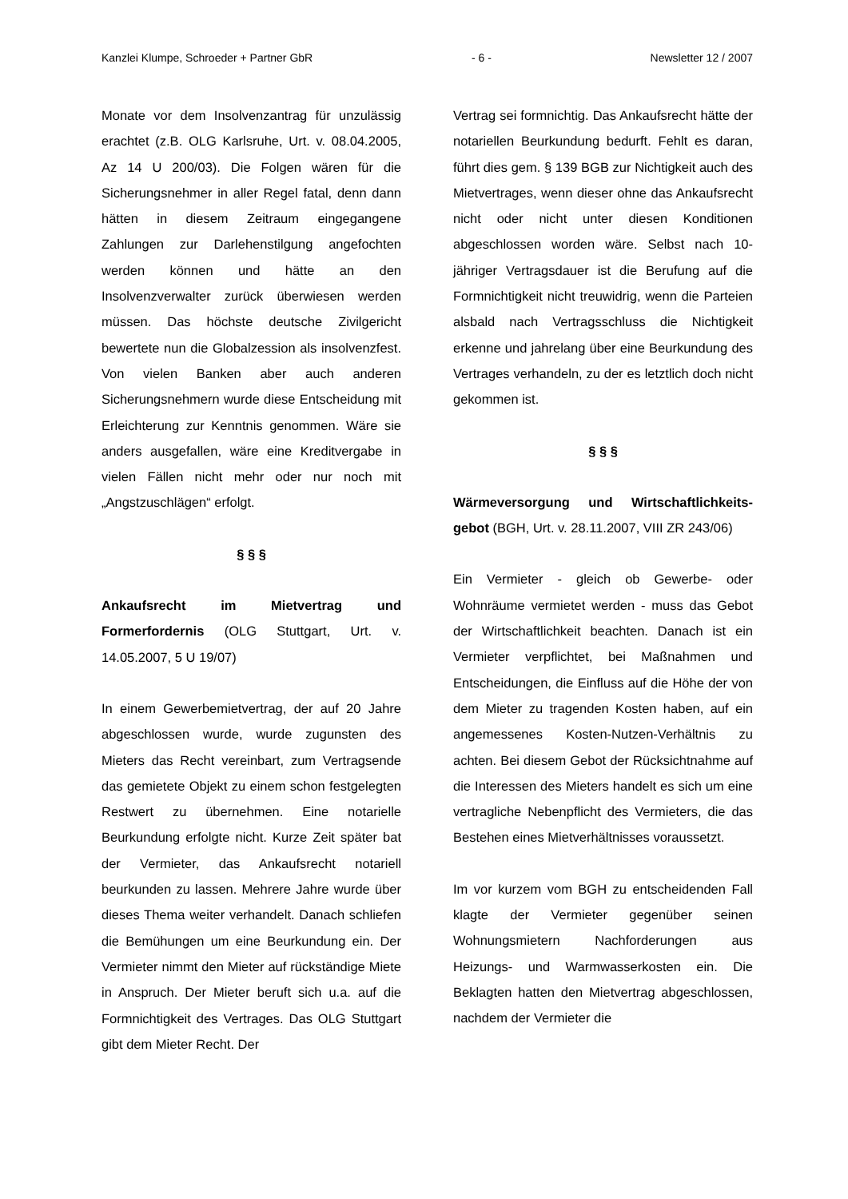Kanzlei Klumpe, Schroeder + Partner GbR - 6 - Newsletter 12 / 2007
Monate vor dem Insolvenzantrag für unzulässig erachtet (z.B. OLG Karlsruhe, Urt. v. 08.04.2005, Az 14 U 200/03). Die Folgen wären für die Sicherungsnehmer in aller Regel fatal, denn dann hätten in diesem Zeitraum eingegangene Zahlungen zur Darlehenstilgung angefochten werden können und hätte an den Insolvenzverwalter zurück überwiesen werden müssen. Das höchste deutsche Zivilgericht bewertete nun die Globalzession als insolvenzfest. Von vielen Banken aber auch anderen Sicherungsnehmern wurde diese Entscheidung mit Erleichterung zur Kenntnis genommen. Wäre sie anders ausgefallen, wäre eine Kreditvergabe in vielen Fällen nicht mehr oder nur noch mit „Angstzuschlägen“ erfolgt.
§ § §
Ankaufsrecht im Mietvertrag und Formerfordernis (OLG Stuttgart, Urt. v. 14.05.2007, 5 U 19/07)
In einem Gewerbemietvertrag, der auf 20 Jahre abgeschlossen wurde, wurde zugunsten des Mieters das Recht vereinbart, zum Vertragsende das gemietete Objekt zu einem schon festgelegten Restwert zu übernehmen. Eine notarielle Beurkundung erfolgte nicht. Kurze Zeit später bat der Vermieter, das Ankaufsrecht notariell beurkunden zu lassen. Mehrere Jahre wurde über dieses Thema weiter verhandelt. Danach schliefen die Bemühungen um eine Beurkundung ein. Der Vermieter nimmt den Mieter auf rückständige Miete in Anspruch. Der Mieter beruft sich u.a. auf die Formnichtigkeit des Vertrages. Das OLG Stuttgart gibt dem Mieter Recht. Der
Vertrag sei formnichtig. Das Ankaufsrecht hätte der notariellen Beurkundung bedurft. Fehlt es daran, führt dies gem. § 139 BGB zur Nichtigkeit auch des Mietvertrages, wenn dieser ohne das Ankaufsrecht nicht oder nicht unter diesen Konditionen abgeschlossen worden wäre. Selbst nach 10-jähriger Vertragsdauer ist die Berufung auf die Formnichtigkeit nicht treuwidrig, wenn die Parteien alsbald nach Vertragsschluss die Nichtigkeit erkenne und jahrelang über eine Beurkundung des Vertrages verhandeln, zu der es letztlich doch nicht gekommen ist.
§ § §
Wärmeversorgung und Wirtschaftlichkeits-gebot (BGH, Urt. v. 28.11.2007, VIII ZR 243/06)
Ein Vermieter - gleich ob Gewerbe- oder Wohnräume vermietet werden - muss das Gebot der Wirtschaftlichkeit beachten. Danach ist ein Vermieter verpflichtet, bei Maßnahmen und Entscheidungen, die Einfluss auf die Höhe der von dem Mieter zu tragenden Kosten haben, auf ein angemessenes Kosten-Nutzen-Verhältnis zu achten. Bei diesem Gebot der Rücksichtnahme auf die Interessen des Mieters handelt es sich um eine vertragliche Nebenpflicht des Vermieters, die das Bestehen eines Mietverhältnisses voraussetzt.
Im vor kurzem vom BGH zu entscheidenden Fall klagte der Vermieter gegenüber seinen Wohnungsmietern Nachforderungen aus Heizungs- und Warmwasserkosten ein. Die Beklagten hatten den Mietvertrag abgeschlossen, nachdem der Vermieter die